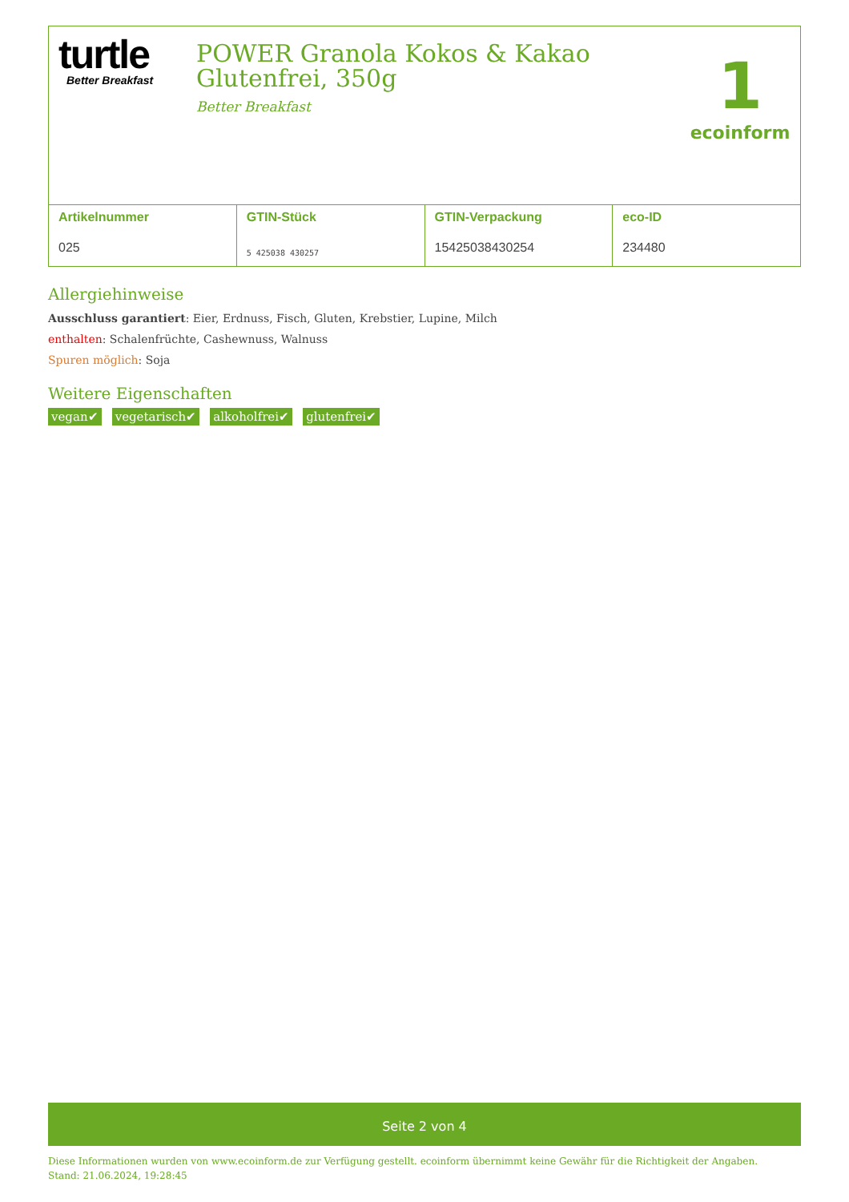turtle
Better Breakfast
POWER Granola Kokos & Kakao Glutenfrei, 350g
Better Breakfast
1
ecoinform
| Artikelnummer 025 | GTIN-Stück 5 425038 430257 | GTIN-Verpackung 15425038430254 | eco-ID 234480 |
Allergiehinweise
Ausschluss garantiert: Eier, Erdnuss, Fisch, Gluten, Krebstier, Lupine, Milch
enthalten: Schalenfrüchte, Cashewnuss, Walnuss
Spuren möglich: Soja
Weitere Eigenschaften
vegan✔ vegetarisch✔ alkoholfrei✔ glutenfrei✔
Seite 2 von 4
Diese Informationen wurden von www.ecoinform.de zur Verfügung gestellt. ecoinform übernimmt keine Gewähr für die Richtigkeit der Angaben.
Stand: 21.06.2024, 19:28:45